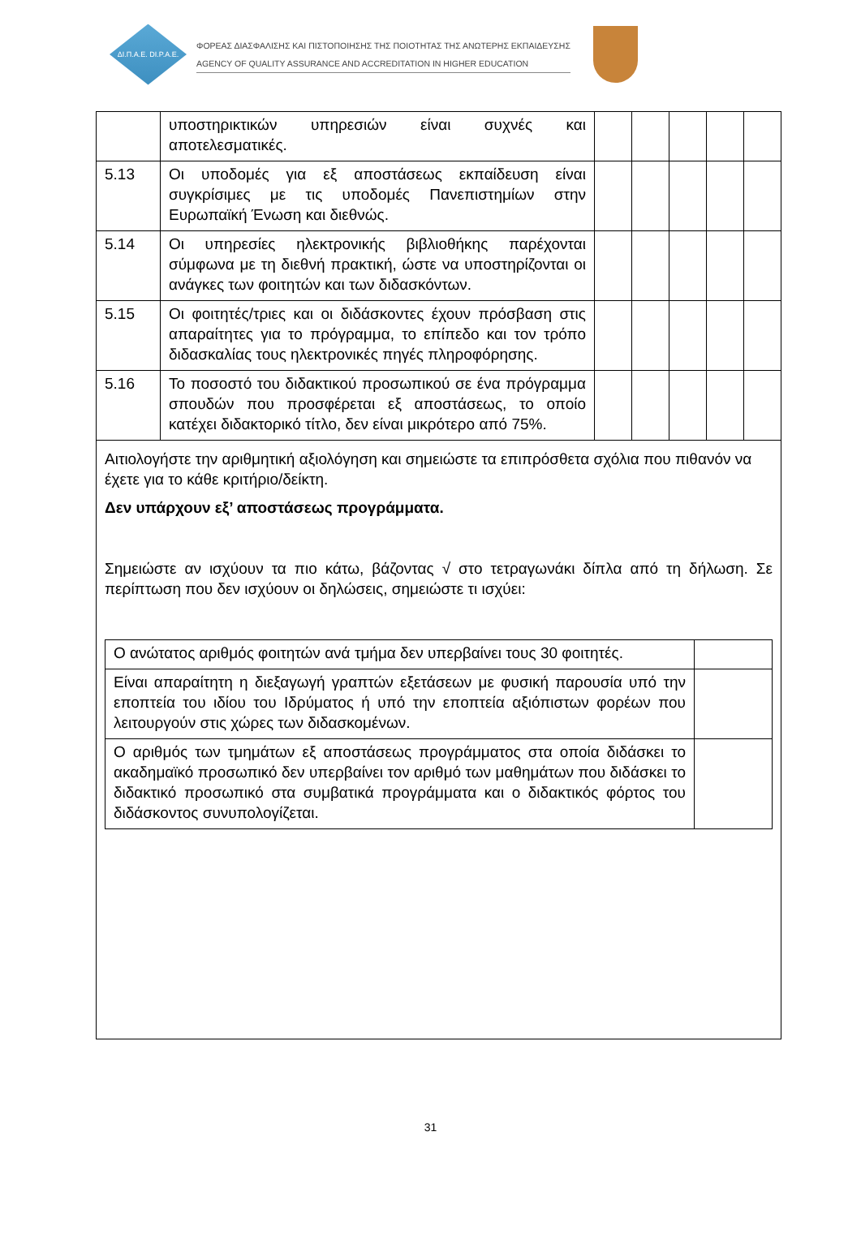ΔΙ.Π.Α.Ε. DI.P.A.E.
ΦΟΡΕΑΣ ΔΙΑΣΦΑΛΙΣΗΣ ΚΑΙ ΠΙΣΤΟΠΟΙΗΣΗΣ ΤΗΣ ΠΟΙΟΤΗΤΑΣ ΤΗΣ ΑΝΩΤΕΡΗΣ ΕΚΠΑΙΔΕΥΣΗΣ
AGENCY OF QUALITY ASSURANCE AND ACCREDITATION IN HIGHER EDUCATION
| | υποστηρικτικών υπηρεσιών είναι συχνές και αποτελεσματικές. | | | | | |
| 5.13 | Οι υποδομές για εξ αποστάσεως εκπαίδευση είναι συγκρίσιμες με τις υποδομές Πανεπιστημίων στην Ευρωπαϊκή Ένωση και διεθνώς. | | | | | |
| 5.14 | Οι υπηρεσίες ηλεκτρονικής βιβλιοθήκης παρέχονται σύμφωνα με τη διεθνή πρακτική, ώστε να υποστηρίζονται οι ανάγκες των φοιτητών και των διδασκόντων. | | | | | |
| 5.15 | Οι φοιτητές/τριες και οι διδάσκοντες έχουν πρόσβαση στις απαραίτητες για το πρόγραμμα, το επίπεδο και τον τρόπο διδασκαλίας τους ηλεκτρονικές πηγές πληροφόρησης. | | | | | |
| 5.16 | Το ποσοστό του διδακτικού προσωπικού σε ένα πρόγραμμα σπουδών που προσφέρεται εξ αποστάσεως, το οποίο κατέχει διδακτορικό τίτλο, δεν είναι μικρότερο από 75%. | | | | | |
| Αιτιολογήστε την αριθμητική αξιολόγηση και σημειώστε τα επιπρόσθετα σχόλια που πιθανόν να έχετε για το κάθε κριτήριο/δείκτη. Δεν υπάρχουν εξ’ αποστάσεως προγράμματα. Σημειώστε αν ισχύουν τα πιο κάτω, βάζοντας √ στο τετραγωνάκι δίπλα από τη δήλωση. Σε περίπτωση που δεν ισχύουν οι δηλώσεις, σημειώστε τι ισχύει: / Ο ανώτατος αριθμός φοιτητών ανά τμήμα δεν υπερβαίνει τους 30 φοιτητές. / / / Είναι απαραίτητη η διεξαγωγή γραπτών εξετάσεων με φυσική παρουσία υπό την εποπτεία του ιδίου του Ιδρύματος ή υπό την εποπτεία αξιόπιστων φορέων που λειτουργούν στις χώρες των διδασκομένων. / / / Ο αριθμός των τμημάτων εξ αποστάσεως προγράμματος στα οποία διδάσκει το ακαδημαϊκό προσωπικό δεν υπερβαίνει τον αριθμό των μαθημάτων που διδάσκει το διδακτικό προσωπικό στα συμβατικά προγράμματα και ο διδακτικός φόρτος του διδάσκοντος συνυπολογίζεται. / / | | | | | | |
31